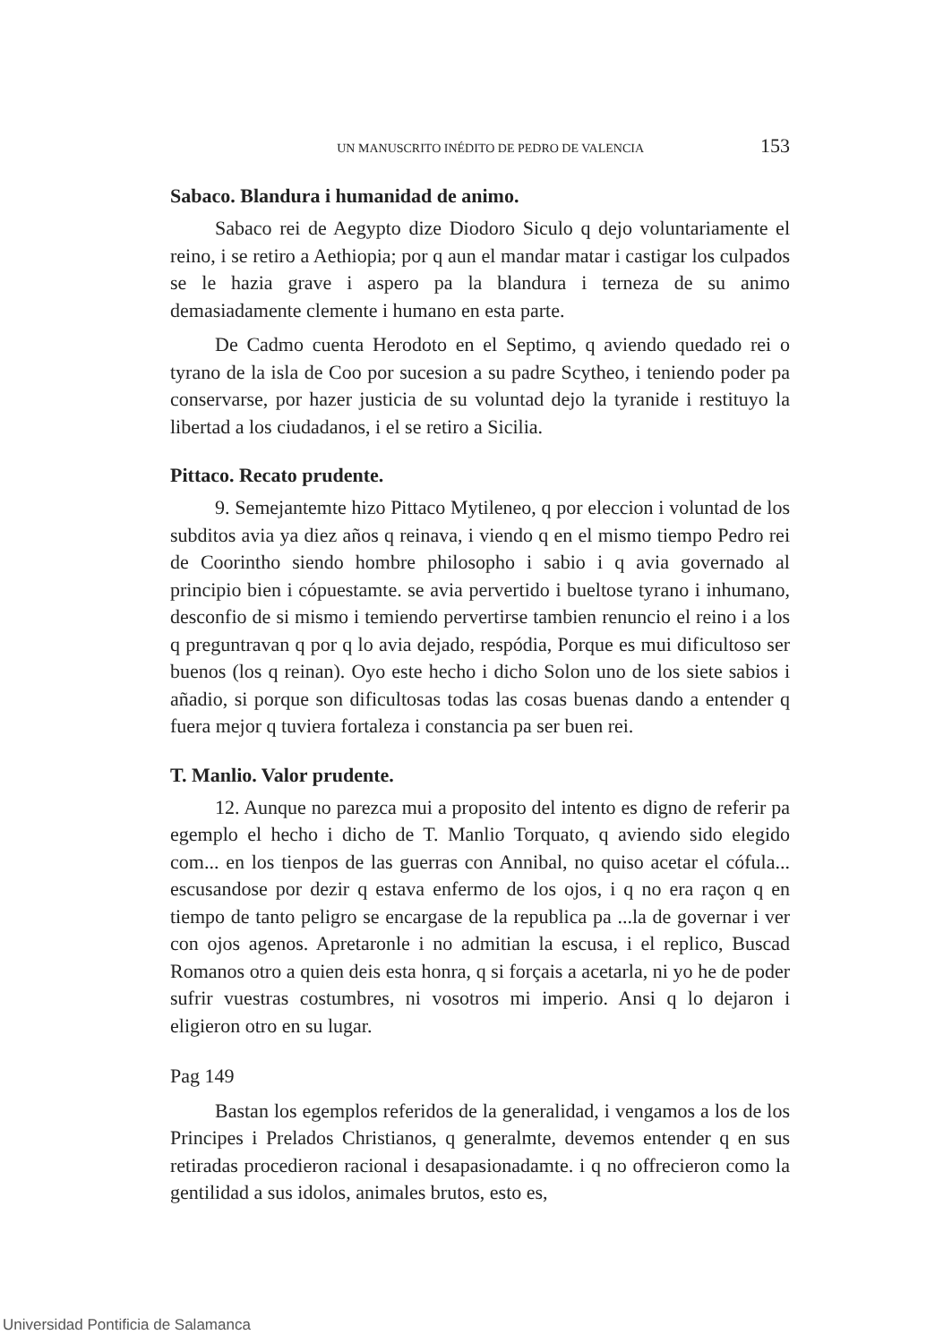UN MANUSCRITO INÉDITO DE PEDRO DE VALENCIA 153
Sabaco. Blandura i humanidad de animo.
Sabaco rei de Aegypto dize Diodoro Siculo q dejo voluntariamente el reino, i se retiro a Aethiopia; por q aun el mandar matar i castigar los culpados se le hazia grave i aspero pa la blandura i terneza de su animo demasiadamente clemente i humano en esta parte.
De Cadmo cuenta Herodoto en el Septimo, q aviendo quedado rei o tyrano de la isla de Coo por sucesion a su padre Scytheo, i teniendo poder pa conservarse, por hazer justicia de su voluntad dejo la tyranide i restituyo la libertad a los ciudadanos, i el se retiro a Sicilia.
Pittaco. Recato prudente.
9. Semejantemte hizo Pittaco Mytileneo, q por eleccion i voluntad de los subditos avia ya diez años q reinava, i viendo q en el mismo tiempo Pedro rei de Coorintho siendo hombre philosopho i sabio i q avia governado al principio bien i cópuestamte. se avia pervertido i bueltose tyrano i inhumano, desconfio de si mismo i temiendo pervertirse tambien renuncio el reino i a los q preguntravan q por q lo avia dejado, respódia, Porque es mui dificultoso ser buenos (los q reinan). Oyo este hecho i dicho Solon uno de los siete sabios i añadio, si porque son dificultosas todas las cosas buenas dando a entender q fuera mejor q tuviera fortaleza i constancia pa ser buen rei.
T. Manlio. Valor prudente.
12. Aunque no parezca mui a proposito del intento es digno de referir pa egemplo el hecho i dicho de T. Manlio Torquato, q aviendo sido elegido com... en los tienpos de las guerras con Annibal, no quiso acetar el cófula... escusandose por dezir q estava enfermo de los ojos, i q no era raçon q en tiempo de tanto peligro se encargase de la republica pa ...la de governar i ver con ojos agenos. Apretaronle i no admitian la escusa, i el replico, Buscad Romanos otro a quien deis esta honra, q si forçais a acetarla, ni yo he de poder sufrir vuestras costumbres, ni vosotros mi imperio. Ansi q lo dejaron i eligieron otro en su lugar.
Pag 149
Bastan los egemplos referidos de la generalidad, i vengamos a los de los Principes i Prelados Christianos, q generalmte, devemos entender q en sus retiradas procedieron racional i desapasionadamte. i q no offrecieron como la gentilidad a sus idolos, animales brutos, esto es,
Universidad Pontificia de Salamanca